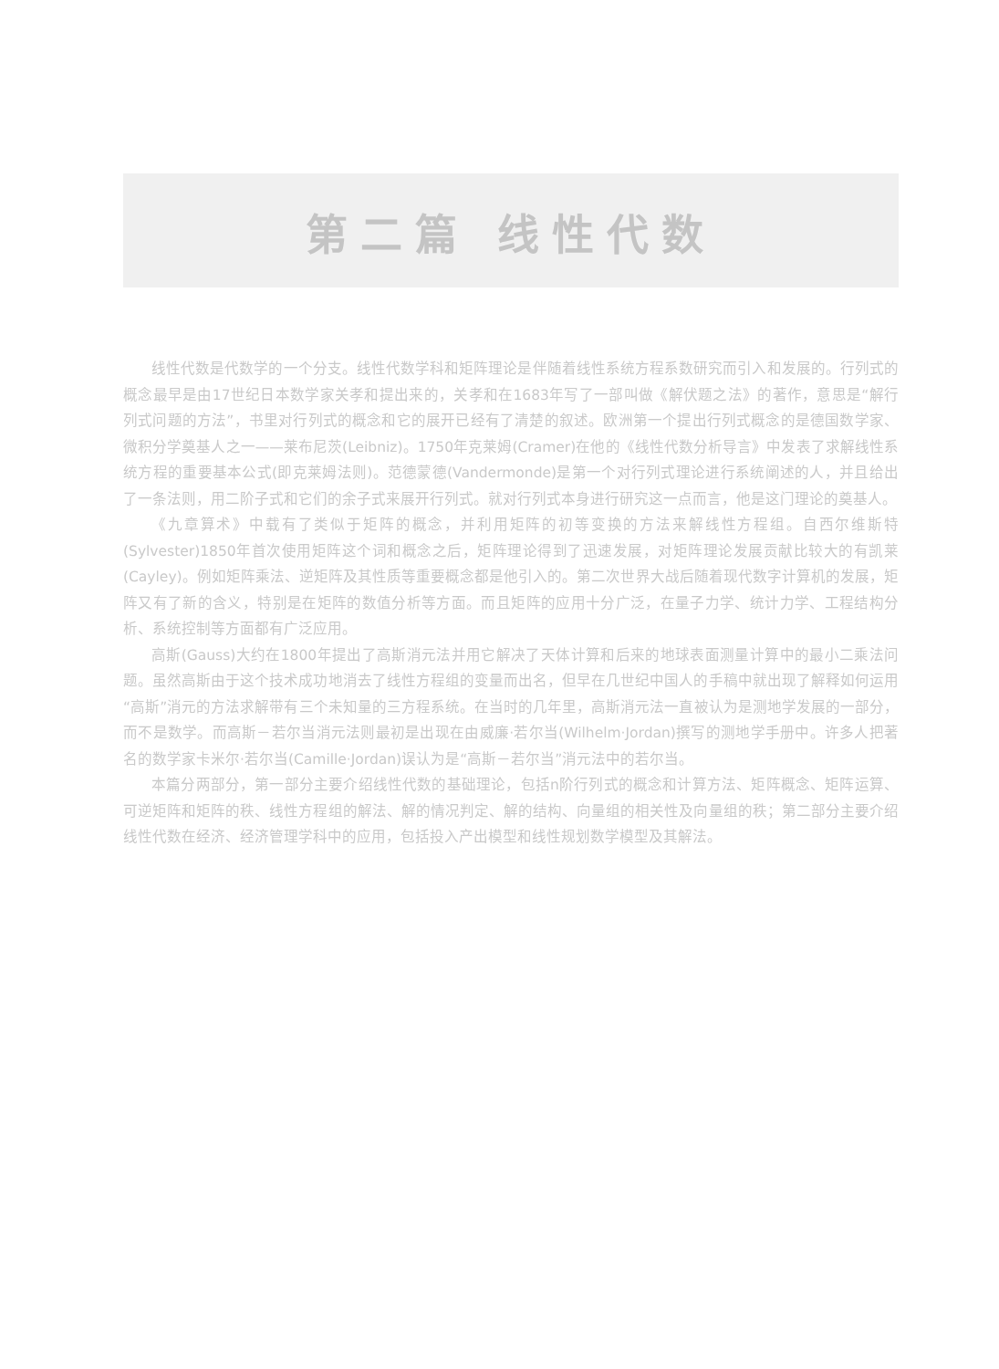第二篇 线性代数
线性代数是代数学的一个分支。线性代数学科和矩阵理论是伴随着线性系统方程系数研究而引入和发展的。行列式的概念最早是由17世纪日本数学家关孝和提出来的，关孝和在1683年写了一部叫做《解伏题之法》的著作，意思是“解行列式问题的方法”，书里对行列式的概念和它的展开已经有了清楚的叙述。欧洲第一个提出行列式概念的是德国数学家、微积分学奠基人之一——莱布尼茨(Leibniz)。1750年克莱姆(Cramer)在他的《线性代数分析导言》中发表了求解线性系统方程的重要基本公式(即克莱姆法则)。范德蒙德(Vandermonde)是第一个对行列式理论进行系统阐述的人，并且给出了一条法则，用二阶子式和它们的余子式来展开行列式。就对行列式本身进行研究这一点而言，他是这门理论的奠基人。
《九章算术》中载有了类似于矩阵的概念，并利用矩阵的初等变换的方法来解线性方程组。自西尔维斯特(Sylvester)1850年首次使用矩阵这个词和概念之后，矩阵理论得到了迅速发展，对矩阵理论发展贡献比较大的有凯莱(Cayley)。例如矩阵乘法、逆矩阵及其性质等重要概念都是他引入的。第二次世界大战后随着现代数字计算机的发展，矩阵又有了新的含义，特别是在矩阵的数值分析等方面。而且矩阵的应用十分广泛，在量子力学、统计力学、工程结构分析、系统控制等方面都有广泛应用。
高斯(Gauss)大约在1800年提出了高斯消元法并用它解决了天体计算和后来的地球表面测量计算中的最小二乘法问题。虽然高斯由于这个技术成功地消去了线性方程组的变量而出名，但早在几世纪中国人的手稿中就出现了解释如何运用“高斯”消元的方法求解带有三个未知量的三方程系统。在当时的几年里，高斯消元法一直被认为是测地学发展的一部分，而不是数学。而高斯－若尔当消元法则最初是出现在由威廉·若尔当(Wilhelm·Jordan)撰写的测地学手册中。许多人把著名的数学家卡米尔·若尔当(Camille·Jordan)误认为是“高斯－若尔当”消元法中的若尔当。
本篇分两部分，第一部分主要介绍线性代数的基础理论，包括n阶行列式的概念和计算方法、矩阵概念、矩阵运算、可逆矩阵和矩阵的秩、线性方程组的解法、解的情况判定、解的结构、向量组的相关性及向量组的秩；第二部分主要介绍线性代数在经济、经济管理学科中的应用，包括投入产出模型和线性规划数学模型及其解法。